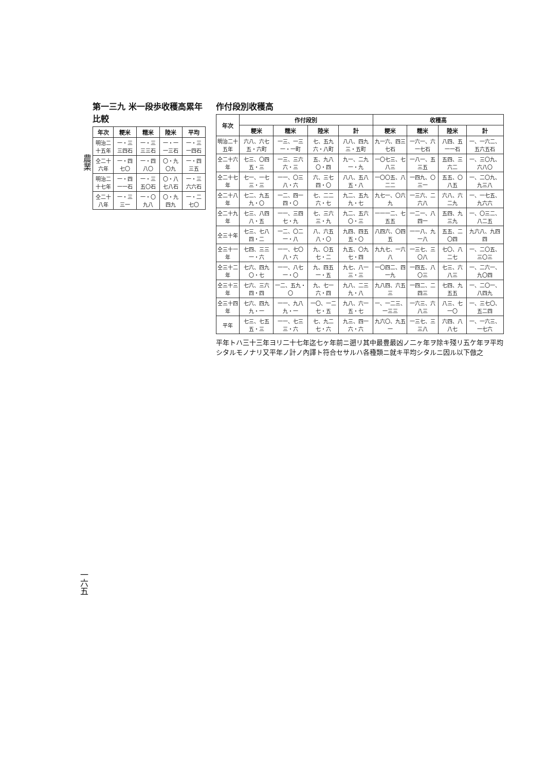農業
一六五
第一三九 米一段歩收穫高累年比較
| 年次 | 粳米 | 糯米 | 陸米 | 平均 |
| --- | --- | --- | --- | --- |
| 明治二十五年 | 一・三三四石 | 一・三三三石 | 一・一一三石 | 一・三一四石 |
| 仝二十六年 | 一・四七〇 | 一・四八〇 | 〇・九〇九 | 一・四三五 |
| 明治二十七年 | 一・四一一石 | 一・三五〇石 | 〇・八七八石 | 一・三六六石 |
| 仝二十八年 | 一・三三一 | 一・〇九八 | 〇・九四九 | 一・二七〇 |
作付段別收穫高
| 年次 | 作付段別 | | | | 收穫高 | | | |
| --- | --- | --- | --- | --- | --- | --- | --- | --- |
| | 粳米 | 糯米 | 陸米 | 計 | 粳米 | 糯米 | 陸米 | 計 |
| 明治二十五年 | 六八、六七五・六町 | 一三、一三一・一町 | 七、五九六・八町 | 八八、四九三・五町 | 九一六、四三七石 | 一六一、六一七石 | 八四、五一一石 | 一、一六二、五六五石 |
| 仝二十六年 | 七三、〇四五・三 | 一三、三六六・三 | 五、九八〇・四 | 九一、二九一・九 | 一〇七三、七八三 | 一八一、五三五 | 五四、三六二 | 一、三〇九、六八〇 |
| 仝二十七年 | 七一、一七三・三 | 一一、〇三八・六 | 六、三七四・〇 | 八八、五八五・八 | 一〇〇五、八二二 | 一四九、〇三一 | 五五、〇八五 | 一、二〇九、九三八 |
| 仝二十八年 | 七二、九五九・〇 | 一二、四一四・〇 | 七、二二六・七 | 九二、五九九・七 | 九七一、〇六九 | 一三六、二六八 | 六八、六二九 | 一、一七五、九六六 |
| 仝二十九年 | 七三、八四八・五 | 一一、三四七・九 | 七、三六三・九 | 九二、五六〇・三 | 一一一二、七五五 | 一二一、八四一 | 五四、九三九 | 一、〇三二、八二五 |
| 仝三十年 | 七三、七八四・二 | 一二、〇二一・八 | 八、六五八・〇 | 九四、四五五・〇 | 八四六、〇四五 | 一一八、九一八 | 五五、二〇四 | 九六八、九四四 |
| 仝三十一年 | 七四、三三一・六 | 一一、七〇八・六 | 九、〇五七・二 | 九五、〇九七・四 | 九九七、一六八 | 一三七、三〇八 | 七〇、八二七 | 一、二〇五、三〇三 |
| 仝三十二年 | 七六、四九〇・七 | 一一、八七一・〇 | 九、四五一・五 | 九七、八一三・三 | 一〇四二、四一九 | 一四五、八〇三 | 七三、六八三 | 一、二六一、九〇四 |
| 仝三十三年 | 七六、三六四・四 | 一二、五九・〇 | 九、七一六・四 | 九八、二三九・八 | 九八四、六五三 | 一四二、二四三 | 七四、九五五 | 一、二〇一、八四九 |
| 仝三十四年 | 七六、四九九・一 | 一一、九八九・一 | 一〇、一二七・五 | 九八、六一五・七 | 一、一二三、一三三 | 一六三、六八三 | 八三、七一〇 | 一、三七〇、五二四 |
| 平年 | 七三、七五五・三 | 一一、七三三・六 | 七、九二七・六 | 九三、四一六・六 | 九六〇、九五一 | 一三七、三三八 | 六四、八八七 | 一、一六三、一七六 |
平年トハ三十三年ヨリ二十七年迄七ヶ年前ニ遡リ其中最豊最凶ノ二ヶ年ヲ除キ殘リ五ケ年ヲ平均シタルモノナリ又平年ノ計ノ內譯ト符合セサルハ各種類ニ就キ平均シタルニ因ル以下倣之